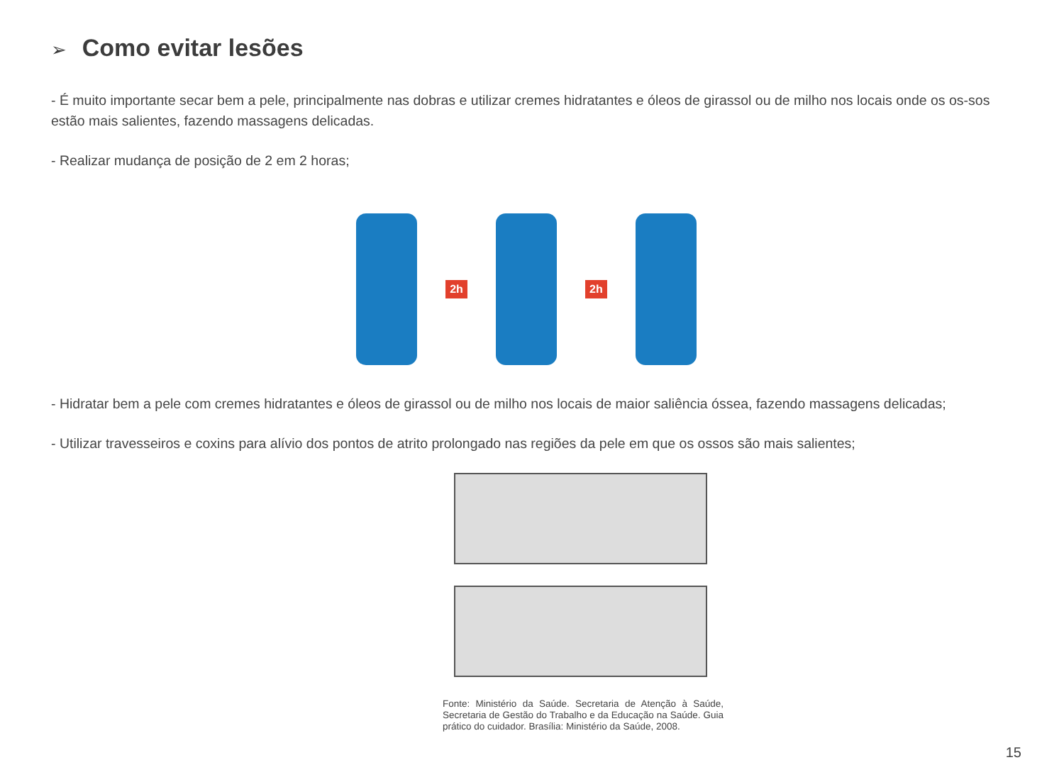➢ Como evitar lesões
- É muito importante secar bem a pele, principalmente nas dobras e utilizar cremes hidratantes e óleos de girassol ou de milho nos locais onde os os-sos estão mais salientes, fazendo massagens delicadas.
- Realizar mudança de posição de 2 em 2 horas;
2h 2h
- Hidratar bem a pele com cremes hidratantes e óleos de girassol ou de milho nos locais de maior saliência óssea, fazendo massagens delicadas;
- Utilizar travesseiros e coxins para alívio dos pontos de atrito prolongado nas regiões da pele em que os ossos são mais salientes;
Fonte: Ministério da Saúde. Secretaria de Atenção à Saúde, Secretaria de Gestão do Trabalho e da Educação na Saúde. Guia prático do cuidador. Brasília: Ministério da Saúde, 2008.
15